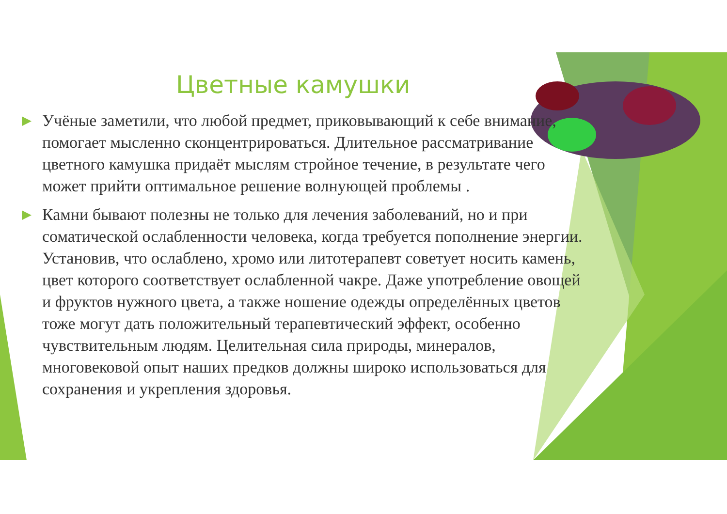Цветные камушки
▶ Учёные заметили, что любой предмет, приковывающий к себе внимание, помогает мысленно сконцентрироваться. Длительное рассматривание цветного камушка придаёт мыслям стройное течение, в результате чего может прийти оптимальное решение волнующей проблемы .
▶ Камни бывают полезны не только для лечения заболеваний, но и при соматической ослабленности человека, когда требуется пополнение энергии. Установив, что ослаблено, хромо или литотерапевт советует носить камень, цвет которого соответствует ослабленной чакре. Даже употребление овощей и фруктов нужного цвета, а также ношение одежды определённых цветов тоже могут дать положительный терапевтический эффект, особенно чувствительным людям. Целительная сила природы, минералов, многовековой опыт наших предков должны широко использоваться для сохранения и укрепления здоровья.